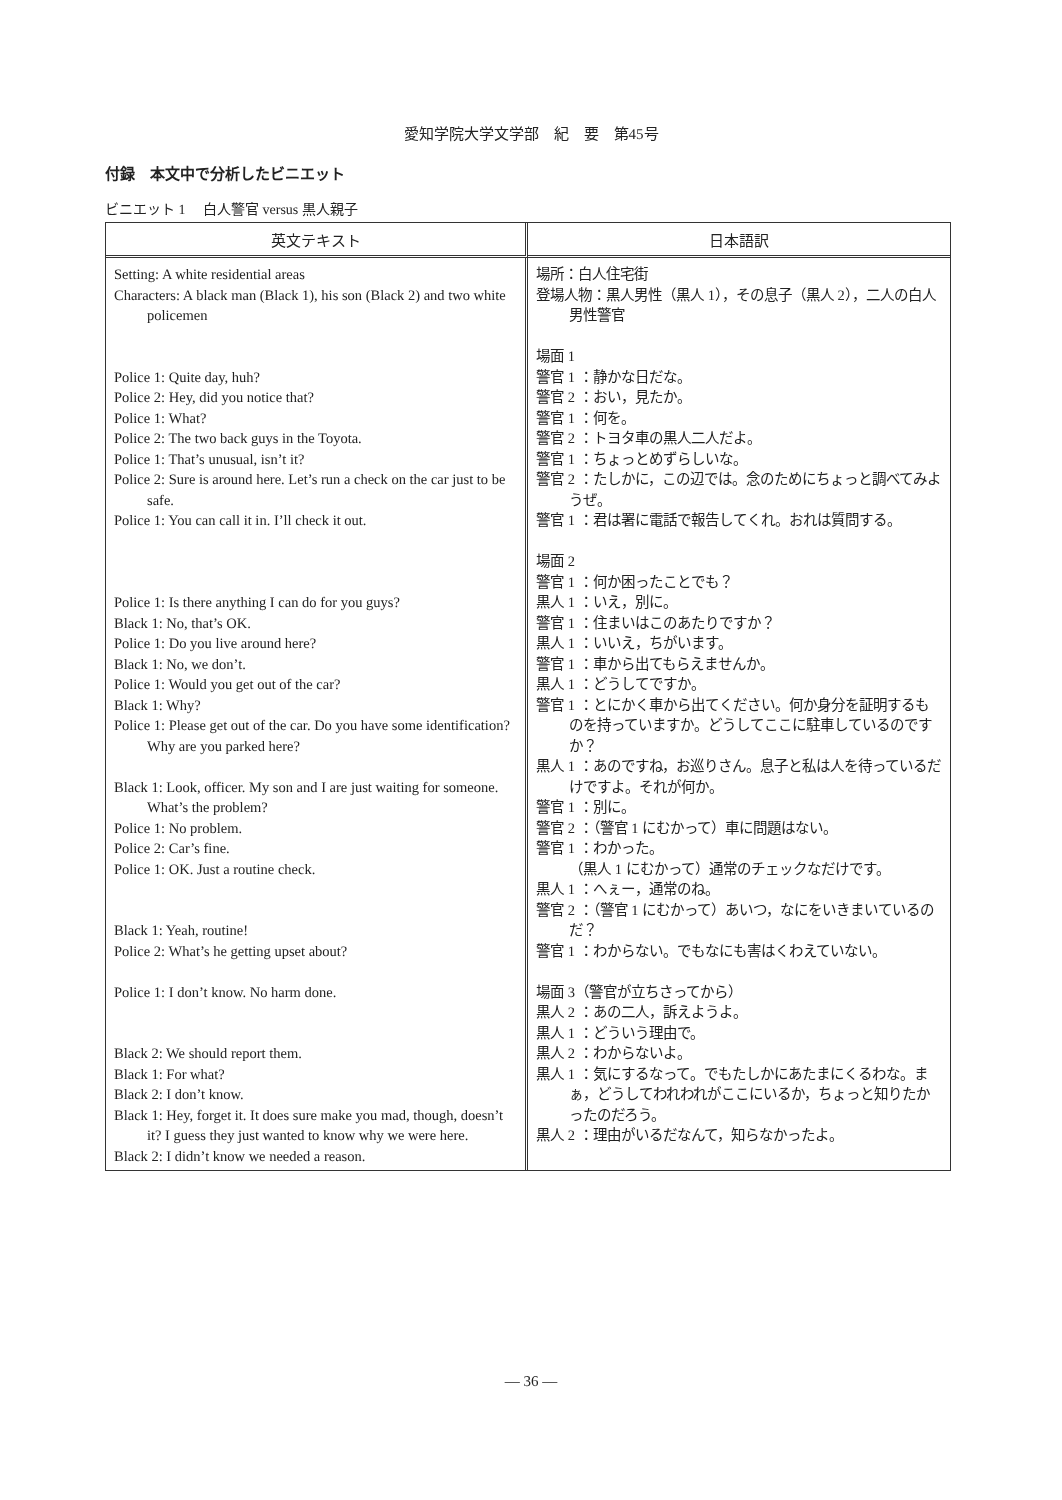愛知学院大学文学部　紀　要　第45号
付録　本文中で分析したビニエット
ビニエット 1　 白人警官 versus 黒人親子
| 英文テキスト | 日本語訳 |
| --- | --- |
| Setting: A white residential areas Characters: A black man (Black 1), his son (Black 2) and two white policemen Police 1: Quite day, huh? Police 2: Hey, did you notice that? Police 1: What? Police 2: The two back guys in the Toyota. Police 1: That’s unusual, isn’t it? Police 2: Sure is around here. Let’s run a check on the car just to be safe. Police 1: You can call it in. I’ll check it out. Police 1: Is there anything I can do for you guys? Black 1: No, that’s OK. Police 1: Do you live around here? Black 1: No, we don’t. Police 1: Would you get out of the car? Black 1: Why? Police 1: Please get out of the car. Do you have some identification? Why are you parked here? Black 1: Look, officer. My son and I are just waiting for someone. What’s the problem? Police 1: No problem. Police 2: Car’s fine. Police 1: OK. Just a routine check. Black 1: Yeah, routine! Police 2: What’s he getting upset about? Police 1: I don’t know. No harm done. Black 2: We should report them. Black 1: For what? Black 2: I don’t know. Black 1: Hey, forget it. It does sure make you mad, though, doesn’t it? I guess they just wanted to know why we were here. Black 2: I didn’t know we needed a reason. | 場所：白人住宅街 登場人物：黒人男性（黒人 1），その息子（黒人 2），二人の白人男性警官 場面 1 警官 1 ：静かな日だな。 警官 2 ：おい，見たか。 警官 1 ：何を。 警官 2 ：トヨタ車の黒人二人だよ。 警官 1 ：ちょっとめずらしいな。 警官 2 ：たしかに，この辺では。念のためにちょっと調べてみようぜ。 警官 1 ：君は署に電話で報告してくれ。おれは質問する。 場面 2 警官 1 ：何か困ったことでも？ 黒人 1 ：いえ，別に。 警官 1 ：住まいはこのあたりですか？ 黒人 1 ：いいえ，ちがいます。 警官 1 ：車から出てもらえませんか。 黒人 1 ：どうしてですか。 警官 1 ：とにかく車から出てください。何か身分を証明するものを持っていますか。どうしてここに駐車しているのですか？ 黒人 1 ：あのですね，お巡りさん。息子と私は人を待っているだけですよ。それが何か。 警官 1 ：別に。 警官 2 ：（警官 1 にむかって）車に問題はない。 警官 1 ：わかった。 （黒人 1 にむかって）通常のチェックなだけです。 黒人 1 ：へぇー，通常のね。 警官 2 ：（警官 1 にむかって）あいつ，なにをいきまいているのだ？ 警官 1 ：わからない。でもなにも害はくわえていない。 場面 3（警官が立ちさってから） 黒人 2 ：あの二人，訴えようよ。 黒人 1 ：どういう理由で。 黒人 2 ：わからないよ。 黒人 1 ：気にするなって。でもたしかにあたまにくるわな。まぁ，どうしてわれわれがここにいるか，ちょっと知りたかったのだろう。 黒人 2 ：理由がいるだなんて，知らなかったよ。 |
— 36 —